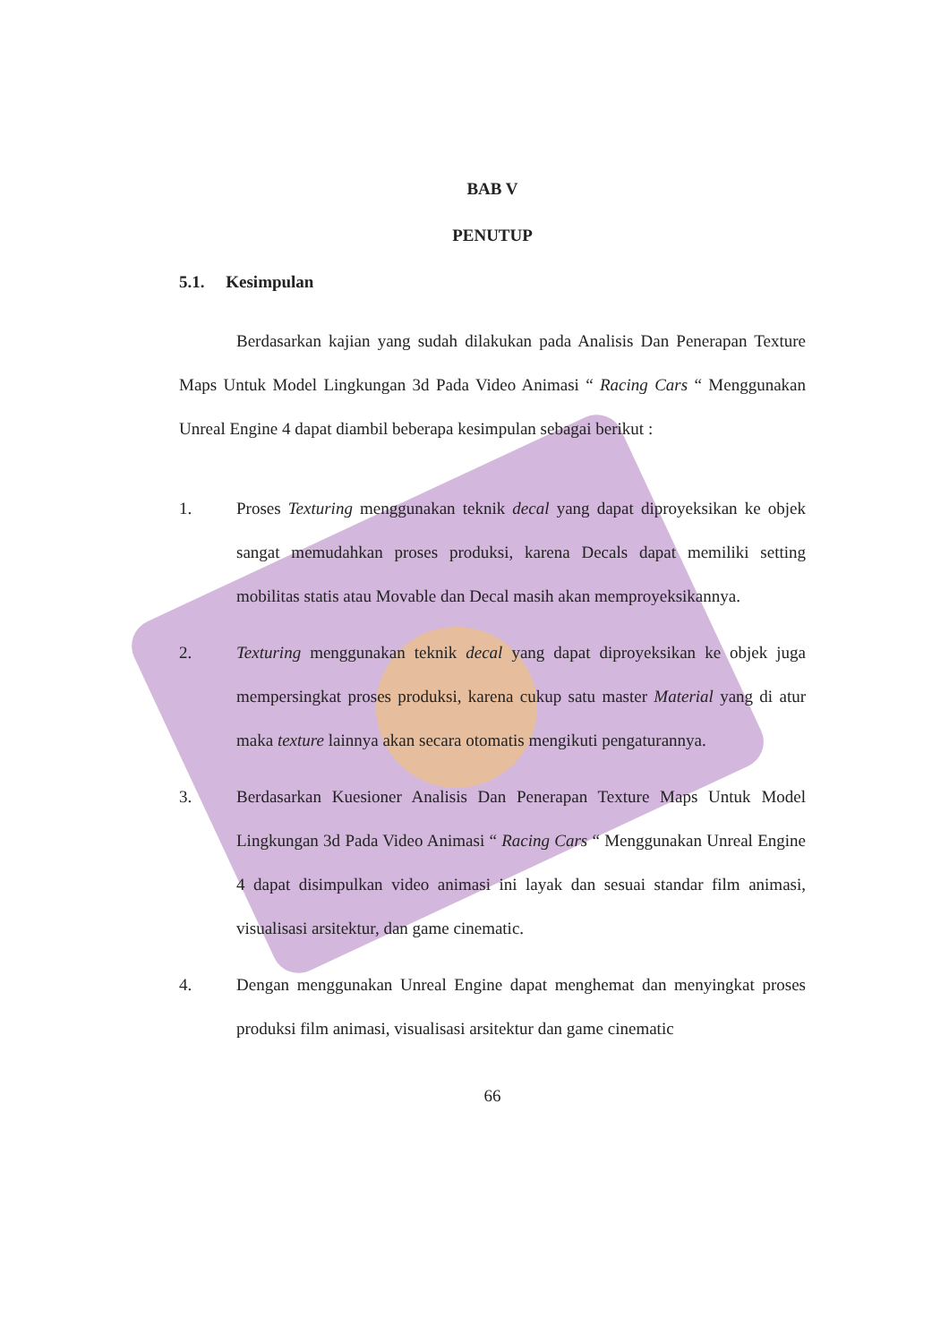BAB V
PENUTUP
5.1. Kesimpulan
Berdasarkan kajian yang sudah dilakukan pada Analisis Dan Penerapan Texture Maps Untuk Model Lingkungan 3d Pada Video Animasi “ Racing Cars “ Menggunakan Unreal Engine 4 dapat diambil beberapa kesimpulan sebagai berikut :
1. Proses Texturing menggunakan teknik decal yang dapat diproyeksikan ke objek sangat memudahkan proses produksi, karena Decals dapat memiliki setting mobilitas statis atau Movable dan Decal masih akan memproyeksikannya.
2. Texturing menggunakan teknik decal yang dapat diproyeksikan ke objek juga mempersingkat proses produksi, karena cukup satu master Material yang di atur maka texture lainnya akan secara otomatis mengikuti pengaturannya.
3. Berdasarkan Kuesioner Analisis Dan Penerapan Texture Maps Untuk Model Lingkungan 3d Pada Video Animasi “ Racing Cars “ Menggunakan Unreal Engine 4 dapat disimpulkan video animasi ini layak dan sesuai standar film animasi, visualisasi arsitektur, dan game cinematic.
4. Dengan menggunakan Unreal Engine dapat menghemat dan menyingkat proses produksi film animasi, visualisasi arsitektur dan game cinematic
66